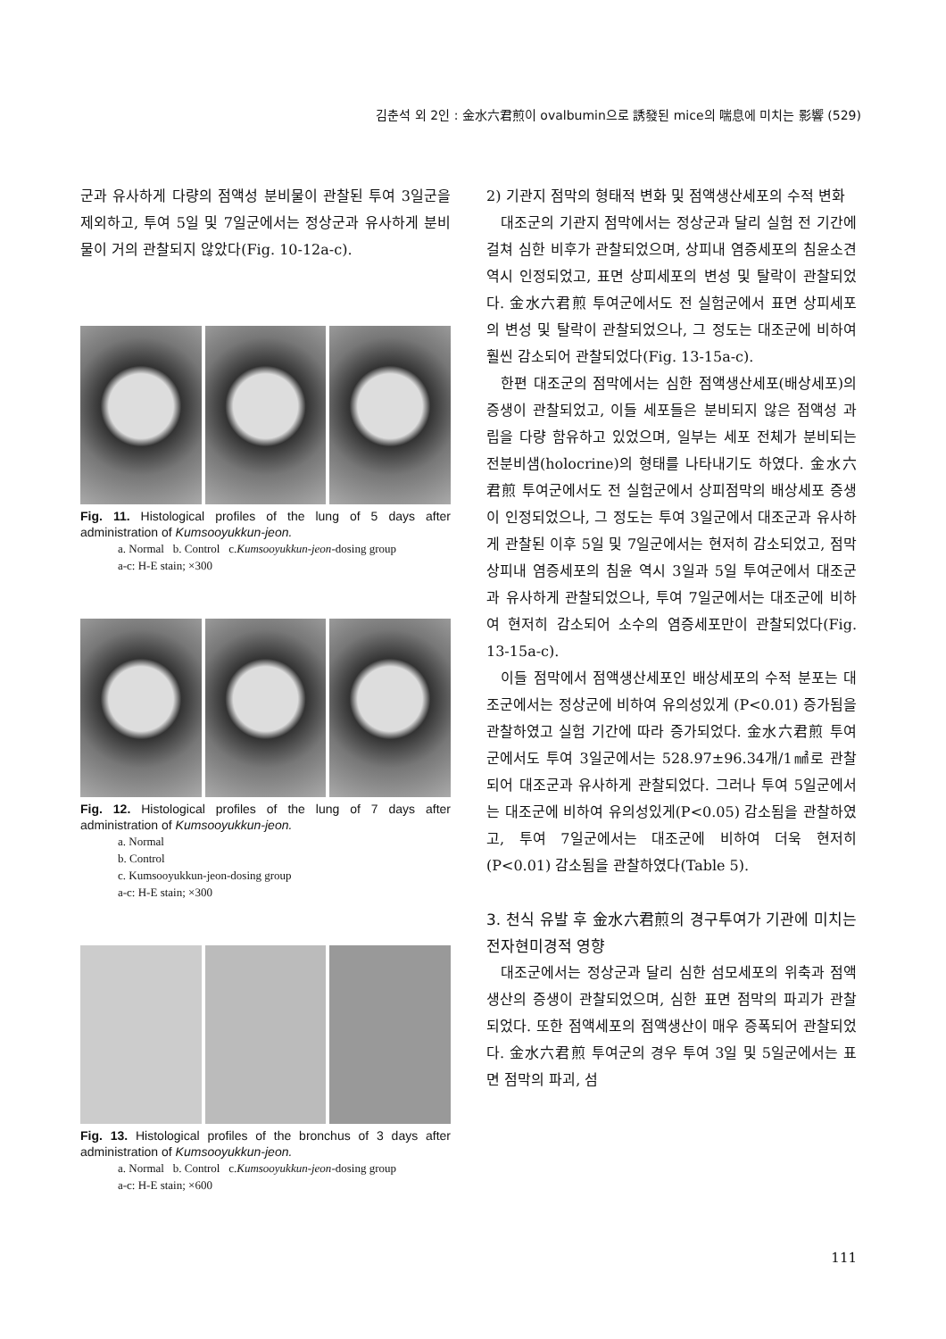김춘석 외 2인 : 金水六君煎이 ovalbumin으로 誘發된 mice의 喘息에 미치는 影響 (529)
군과 유사하게 다량의 점액성 분비물이 관찰된 투여 3일군을 제외하고, 투여 5일 및 7일군에서는 정상군과 유사하게 분비물이 거의 관찰되지 않았다(Fig. 10-12a-c).
Fig. 11. Histological profiles of the lung of 5 days after administration of Kumsooyukkun-jeon.
a. Normal b. Control c.Kumsooyukkun-jeon-dosing group
a-c: H-E stain; ×300
Fig. 12. Histological profiles of the lung of 7 days after administration of Kumsooyukkun-jeon.
a. Normal
b. Control
c. Kumsooyukkun-jeon-dosing group
a-c: H-E stain; ×300
Fig. 13. Histological profiles of the bronchus of 3 days after administration of Kumsooyukkun-jeon.
a. Normal b. Control c.Kumsooyukkun-jeon-dosing group
a-c: H-E stain; ×600
2) 기관지 점막의 형태적 변화 및 점액생산세포의 수적 변화
대조군의 기관지 점막에서는 정상군과 달리 실험 전 기간에 걸쳐 심한 비후가 관찰되었으며, 상피내 염증세포의 침윤소견 역시 인정되었고, 표면 상피세포의 변성 및 탈락이 관찰되었다. 金水六君煎 투여군에서도 전 실험군에서 표면 상피세포의 변성 및 탈락이 관찰되었으나, 그 정도는 대조군에 비하여 훨씬 감소되어 관찰되었다(Fig. 13-15a-c).
한편 대조군의 점막에서는 심한 점액생산세포(배상세포)의 증생이 관찰되었고, 이들 세포들은 분비되지 않은 점액성 과립을 다량 함유하고 있었으며, 일부는 세포 전체가 분비되는 전분비샘(holocrine)의 형태를 나타내기도 하였다. 金水六君煎 투여군에서도 전 실험군에서 상피점막의 배상세포 증생이 인정되었으나, 그 정도는 투여 3일군에서 대조군과 유사하게 관찰된 이후 5일 및 7일군에서는 현저히 감소되었고, 점막 상피내 염증세포의 침윤 역시 3일과 5일 투여군에서 대조군과 유사하게 관찰되었으나, 투여 7일군에서는 대조군에 비하여 현저히 감소되어 소수의 염증세포만이 관찰되었다(Fig. 13-15a-c).
이들 점막에서 점액생산세포인 배상세포의 수적 분포는 대조군에서는 정상군에 비하여 유의성있게 (P<0.01) 증가됨을 관찰하였고 실험 기간에 따라 증가되었다. 金水六君煎 투여군에서도 투여 3일군에서는 528.97±96.34개/1㎟로 관찰되어 대조군과 유사하게 관찰되었다. 그러나 투여 5일군에서는 대조군에 비하여 유의성있게(P<0.05) 감소됨을 관찰하였고, 투여 7일군에서는 대조군에 비하여 더욱 현저히 (P<0.01) 감소됨을 관찰하였다(Table 5).
3. 천식 유발 후 金水六君煎의 경구투여가 기관에 미치는 전자현미경적 영향
대조군에서는 정상군과 달리 심한 섬모세포의 위축과 점액생산의 증생이 관찰되었으며, 심한 표면 점막의 파괴가 관찰되었다. 또한 점액세포의 점액생산이 매우 증폭되어 관찰되었다. 金水六君煎 투여군의 경우 투여 3일 및 5일군에서는 표면 점막의 파괴, 섬
111